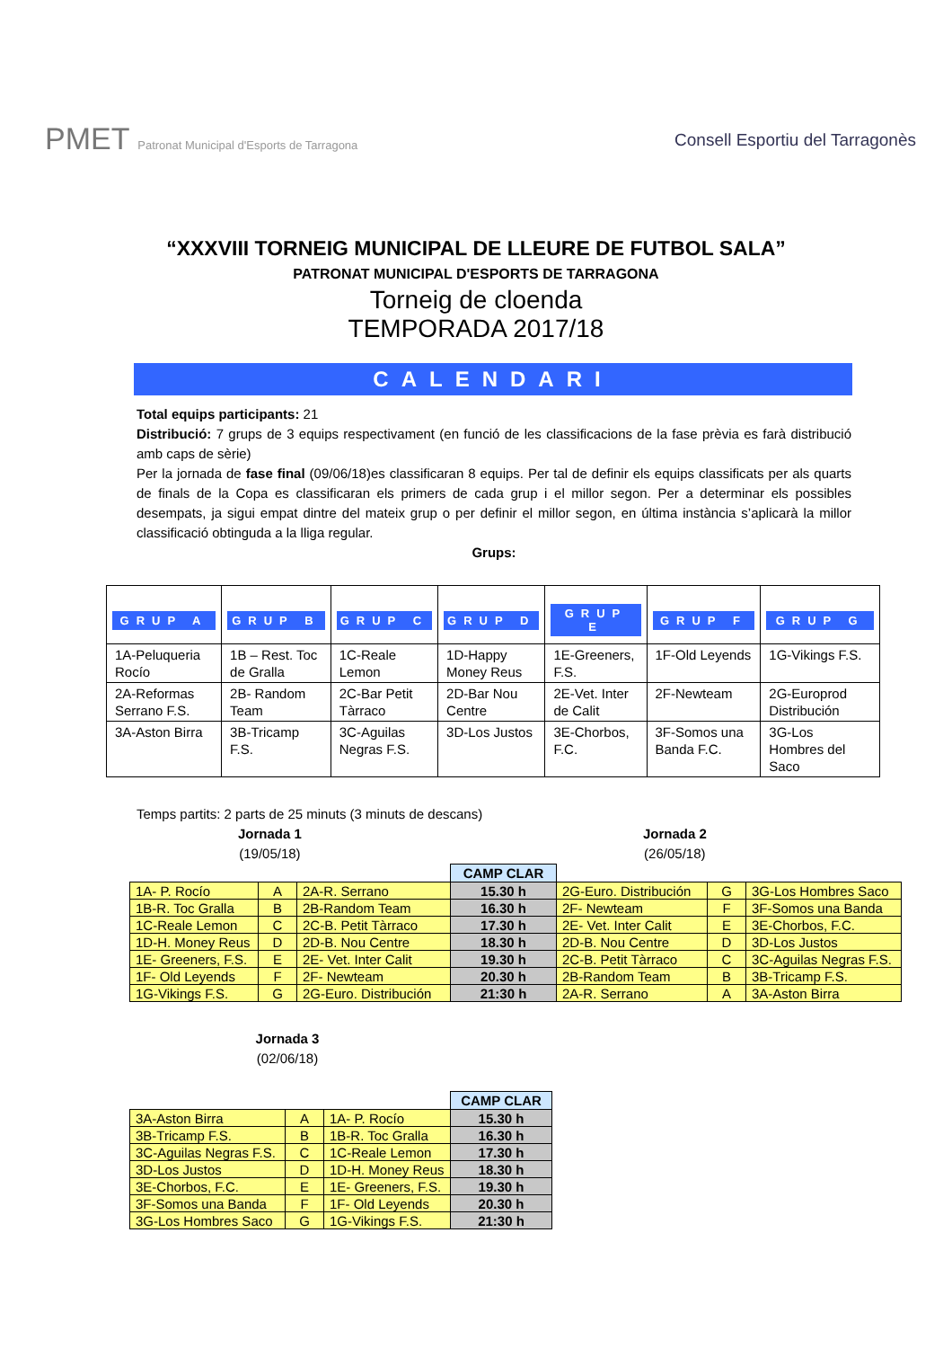PMET Patronat Municipal d'Esports de Tarragona
Consell Esportiu del Tarragonès
“XXXVIII TORNEIG MUNICIPAL DE LLEURE DE FUTBOL SALA”
PATRONAT MUNICIPAL D'ESPORTS DE TARRAGONA
Torneig de cloenda
TEMPORADA 2017/18
CALENDARI
Total equips participants: 21
Distribució: 7 grups de 3 equips respectivament (en funció de les classificacions de la fase prèvia es farà distribució amb caps de sèrie)
Per la jornada de fase final (09/06/18)es classificaran 8 equips. Per tal de definir els equips classificats per als quarts de finals de la Copa es classificaran els primers de cada grup i el millor segon. Per a determinar els possibles desempats, ja sigui empat dintre del mateix grup o per definir el millor segon, en última instància s’aplicarà la millor classificació obtinguda a la lliga regular.
Grups:
| GRUP A | GRUP B | GRUP C | GRUP D | GRUP E | GRUP F | GRUP G |
| --- | --- | --- | --- | --- | --- | --- |
| 1A-Peluqueria Rocío | 1B – Rest. Toc de Gralla | 1C-Reale Lemon | 1D-Happy Money Reus | 1E-Greeners, F.S. | 1F-Old Leyends | 1G-Vikings F.S. |
| 2A-Reformas Serrano F.S. | 2B- Random Team | 2C-Bar Petit Tàrraco | 2D-Bar Nou Centre | 2E-Vet. Inter de Calit | 2F-Newteam | 2G-Europrod Distribución |
| 3A-Aston Birra | 3B-Tricamp F.S. | 3C-Aguilas Negras F.S. | 3D-Los Justos | 3E-Chorbos, F.C. | 3F-Somos una Banda F.C. | 3G-Los Hombres del Saco |
Temps partits: 2 parts de 25 minuts (3 minuts de descans)
Jornada 1
(19/05/18)
Jornada 2
(26/05/18)
| | | | CAMP CLAR | | | |
| --- | --- | --- | --- | --- | --- | --- |
| 1A- P. Rocío | A | 2A-R. Serrano | 15.30 h | 2G-Euro. Distribución | G | 3G-Los Hombres Saco |
| 1B-R. Toc Gralla | B | 2B-Random Team | 16.30 h | 2F- Newteam | F | 3F-Somos una Banda |
| 1C-Reale Lemon | C | 2C-B. Petit Tàrraco | 17.30 h | 2E- Vet. Inter Calit | E | 3E-Chorbos, F.C. |
| 1D-H. Money Reus | D | 2D-B. Nou Centre | 18.30 h | 2D-B. Nou Centre | D | 3D-Los Justos |
| 1E- Greeners, F.S. | E | 2E- Vet. Inter Calit | 19.30 h | 2C-B. Petit Tàrraco | C | 3C-Aguilas Negras F.S. |
| 1F- Old Leyends | F | 2F- Newteam | 20.30 h | 2B-Random Team | B | 3B-Tricamp F.S. |
| 1G-Vikings F.S. | G | 2G-Euro. Distribución | 21:30 h | 2A-R. Serrano | A | 3A-Aston Birra |
Jornada 3
(02/06/18)
| | | | CAMP CLAR |
| --- | --- | --- | --- |
| 3A-Aston Birra | A | 1A- P. Rocío | 15.30 h |
| 3B-Tricamp F.S. | B | 1B-R. Toc Gralla | 16.30 h |
| 3C-Aguilas Negras F.S. | C | 1C-Reale Lemon | 17.30 h |
| 3D-Los Justos | D | 1D-H. Money Reus | 18.30 h |
| 3E-Chorbos, F.C. | E | 1E- Greeners, F.S. | 19.30 h |
| 3F-Somos una Banda | F | 1F- Old Leyends | 20.30 h |
| 3G-Los Hombres Saco | G | 1G-Vikings F.S. | 21:30 h |